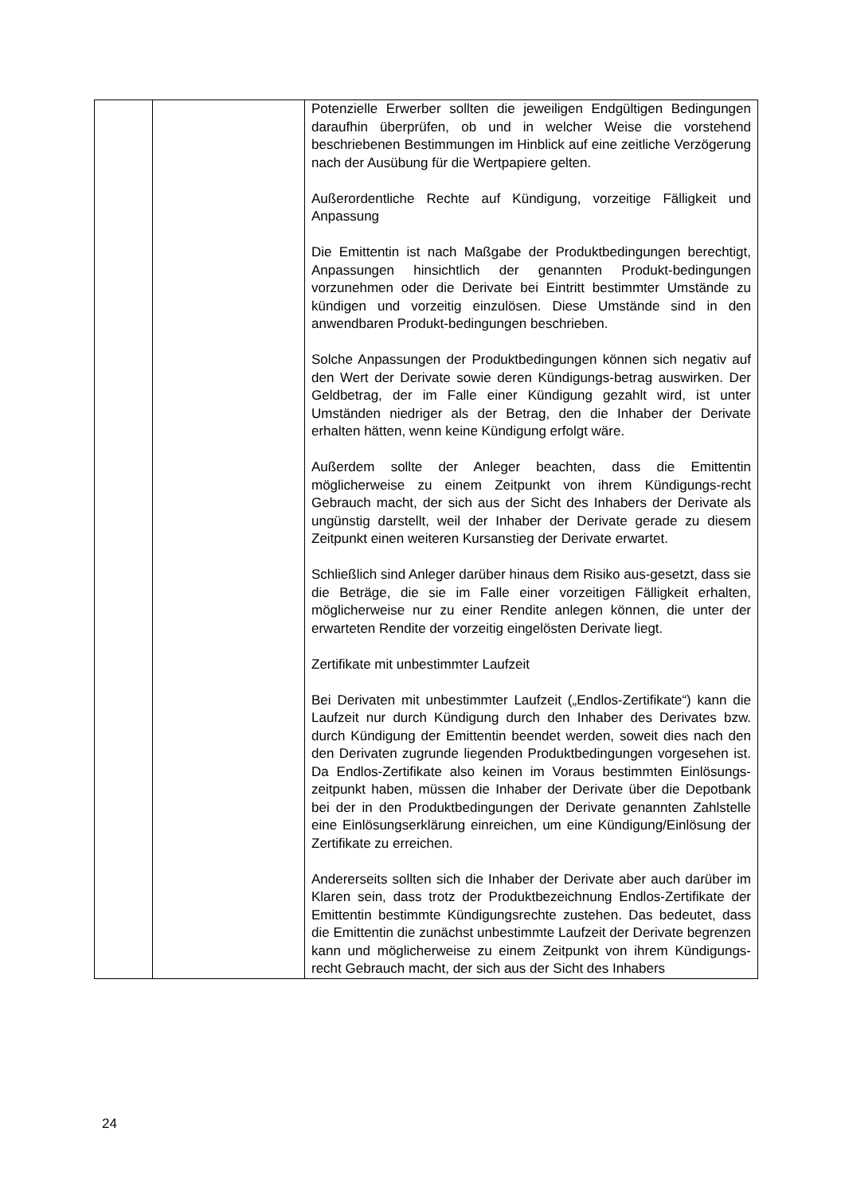| | | Potenzielle Erwerber sollten die jeweiligen Endgültigen Bedingungen daraufhin überprüfen, ob und in welcher Weise die vorstehend beschriebenen Bestimmungen im Hinblick auf eine zeitliche Verzögerung nach der Ausübung für die Wertpapiere gelten. Außerordentliche Rechte auf Kündigung, vorzeitige Fälligkeit und Anpassung Die Emittentin ist nach Maßgabe der Produktbedingungen berechtigt, Anpassungen hinsichtlich der genannten Produkt-bedingungen vorzunehmen oder die Derivate bei Eintritt bestimmter Umstände zu kündigen und vorzeitig einzulösen. Diese Umstände sind in den anwendbaren Produkt-bedingungen beschrieben. Solche Anpassungen der Produktbedingungen können sich negativ auf den Wert der Derivate sowie deren Kündigungs-betrag auswirken. Der Geldbetrag, der im Falle einer Kündigung gezahlt wird, ist unter Umständen niedriger als der Betrag, den die Inhaber der Derivate erhalten hätten, wenn keine Kündigung erfolgt wäre. Außerdem sollte der Anleger beachten, dass die Emittentin möglicherweise zu einem Zeitpunkt von ihrem Kündigungs-recht Gebrauch macht, der sich aus der Sicht des Inhabers der Derivate als ungünstig darstellt, weil der Inhaber der Derivate gerade zu diesem Zeitpunkt einen weiteren Kursanstieg der Derivate erwartet. Schließlich sind Anleger darüber hinaus dem Risiko aus-gesetzt, dass sie die Beträge, die sie im Falle einer vorzeitigen Fälligkeit erhalten, möglicherweise nur zu einer Rendite anlegen können, die unter der erwarteten Rendite der vorzeitig eingelösten Derivate liegt. Zertifikate mit unbestimmter Laufzeit Bei Derivaten mit unbestimmter Laufzeit („Endlos-Zertifikate“) kann die Laufzeit nur durch Kündigung durch den Inhaber des Derivates bzw. durch Kündigung der Emittentin beendet werden, soweit dies nach den den Derivaten zugrunde liegenden Produktbedingungen vorgesehen ist. Da Endlos-Zertifikate also keinen im Voraus bestimmten Einlösungs-zeitpunkt haben, müssen die Inhaber der Derivate über die Depotbank bei der in den Produktbedingungen der Derivate genannten Zahlstelle eine Einlösungserklärung einreichen, um eine Kündigung/Einlösung der Zertifikate zu erreichen. Andererseits sollten sich die Inhaber der Derivate aber auch darüber im Klaren sein, dass trotz der Produktbezeichnung Endlos-Zertifikate der Emittentin bestimmte Kündigungsrechte zustehen. Das bedeutet, dass die Emittentin die zunächst unbestimmte Laufzeit der Derivate begrenzen kann und möglicherweise zu einem Zeitpunkt von ihrem Kündigungs-recht Gebrauch macht, der sich aus der Sicht des Inhabers |
24